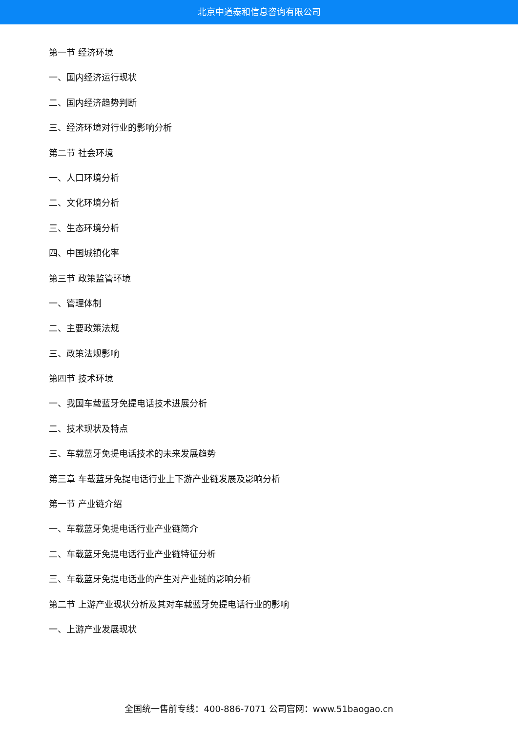北京中道泰和信息咨询有限公司
第一节 经济环境
一、国内经济运行现状
二、国内经济趋势判断
三、经济环境对行业的影响分析
第二节 社会环境
一、人口环境分析
二、文化环境分析
三、生态环境分析
四、中国城镇化率
第三节 政策监管环境
一、管理体制
二、主要政策法规
三、政策法规影响
第四节 技术环境
一、我国车载蓝牙免提电话技术进展分析
二、技术现状及特点
三、车载蓝牙免提电话技术的未来发展趋势
第三章 车载蓝牙免提电话行业上下游产业链发展及影响分析
第一节 产业链介绍
一、车载蓝牙免提电话行业产业链简介
二、车载蓝牙免提电话行业产业链特征分析
三、车载蓝牙免提电话业的产生对产业链的影响分析
第二节 上游产业现状分析及其对车载蓝牙免提电话行业的影响
一、上游产业发展现状
全国统一售前专线：400-886-7071 公司官网：www.51baogao.cn